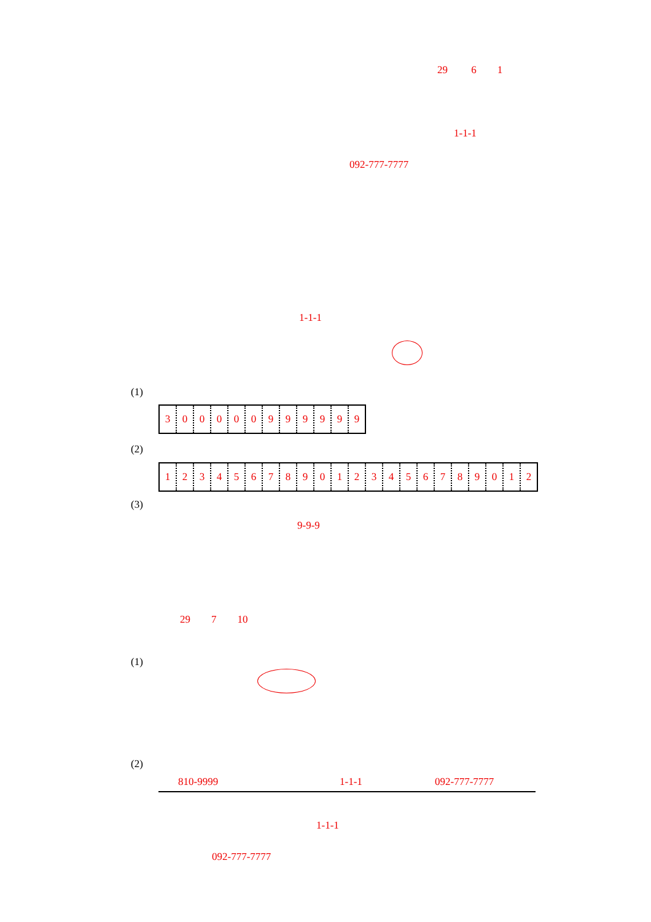29 6 1
1-1-1
092-777-7777
1-1-1
(1)
| 3 | 0 | 0 | 0 | 0 | 0 | 9 | 9 | 9 | 9 | 9 | 9 |
(2)
| 1 | 2 | 3 | 4 | 5 | 6 | 7 | 8 | 9 | 0 | 1 | 2 | 3 | 4 | 5 | 6 | 7 | 8 | 9 | 0 | 1 | 2 |
(3)
9-9-9
29 7 10
(1)
(2)
810-9999 1-1-1 092-777-7777
1-1-1
092-777-7777